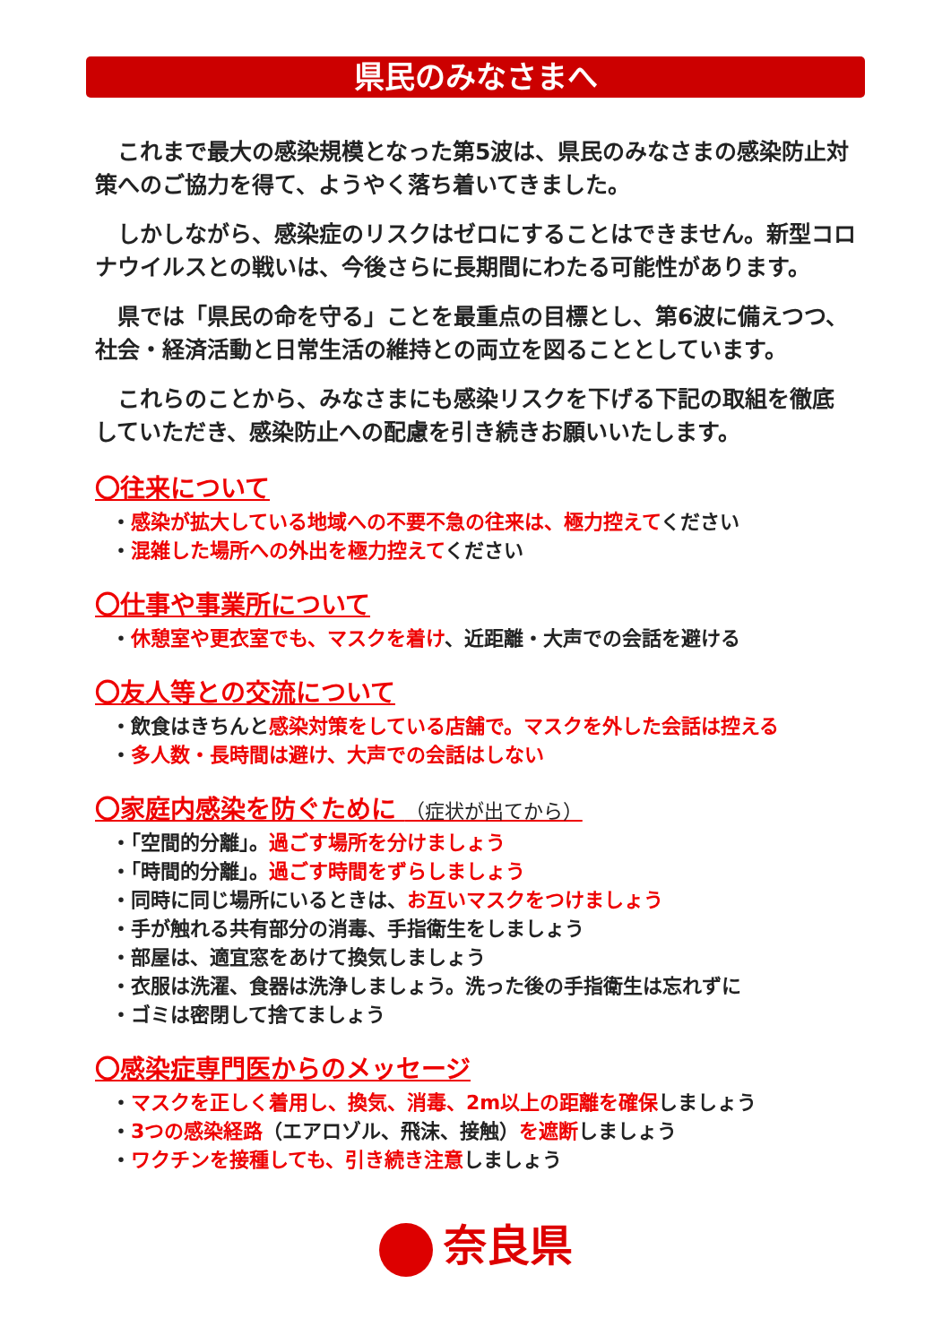県民のみなさまへ
これまで最大の感染規模となった第5波は、県民のみなさまの感染防止対策へのご協力を得て、ようやく落ち着いてきました。
しかしながら、感染症のリスクはゼロにすることはできません。新型コロナウイルスとの戦いは、今後さらに長期間にわたる可能性があります。
県では「県民の命を守る」ことを最重点の目標とし、第6波に備えつつ、社会・経済活動と日常生活の維持との両立を図ることとしています。
これらのことから、みなさまにも感染リスクを下げる下記の取組を徹底していただき、感染防止への配慮を引き続きお願いいたします。
〇往来について
・感染が拡大している地域への不要不急の往来は、極力控えてください
・混雑した場所への外出を極力控えてください
〇仕事や事業所について
・休憩室や更衣室でも、マスクを着け、近距離・大声での会話を避ける
〇友人等との交流について
・飲食はきちんと感染対策をしている店舗で。マスクを外した会話は控える
・多人数・長時間は避け、大声での会話はしない
〇家庭内感染を防ぐために （症状が出てから）
・「空間的分離」。過ごす場所を分けましょう
・「時間的分離」。過ごす時間をずらしましょう
・同時に同じ場所にいるときは、お互いマスクをつけましょう
・手が触れる共有部分の消毒、手指衛生をしましょう
・部屋は、適宜窓をあけて換気しましょう
・衣服は洗濯、食器は洗浄しましょう。洗った後の手指衛生は忘れずに
・ゴミは密閉して捨てましょう
〇感染症専門医からのメッセージ
・マスクを正しく着用し、換気、消毒、2m以上の距離を確保しましょう
・3つの感染経路（エアロゾル、飛沫、接触）を遮断しましょう
・ワクチンを接種しても、引き続き注意しましょう
奈良県